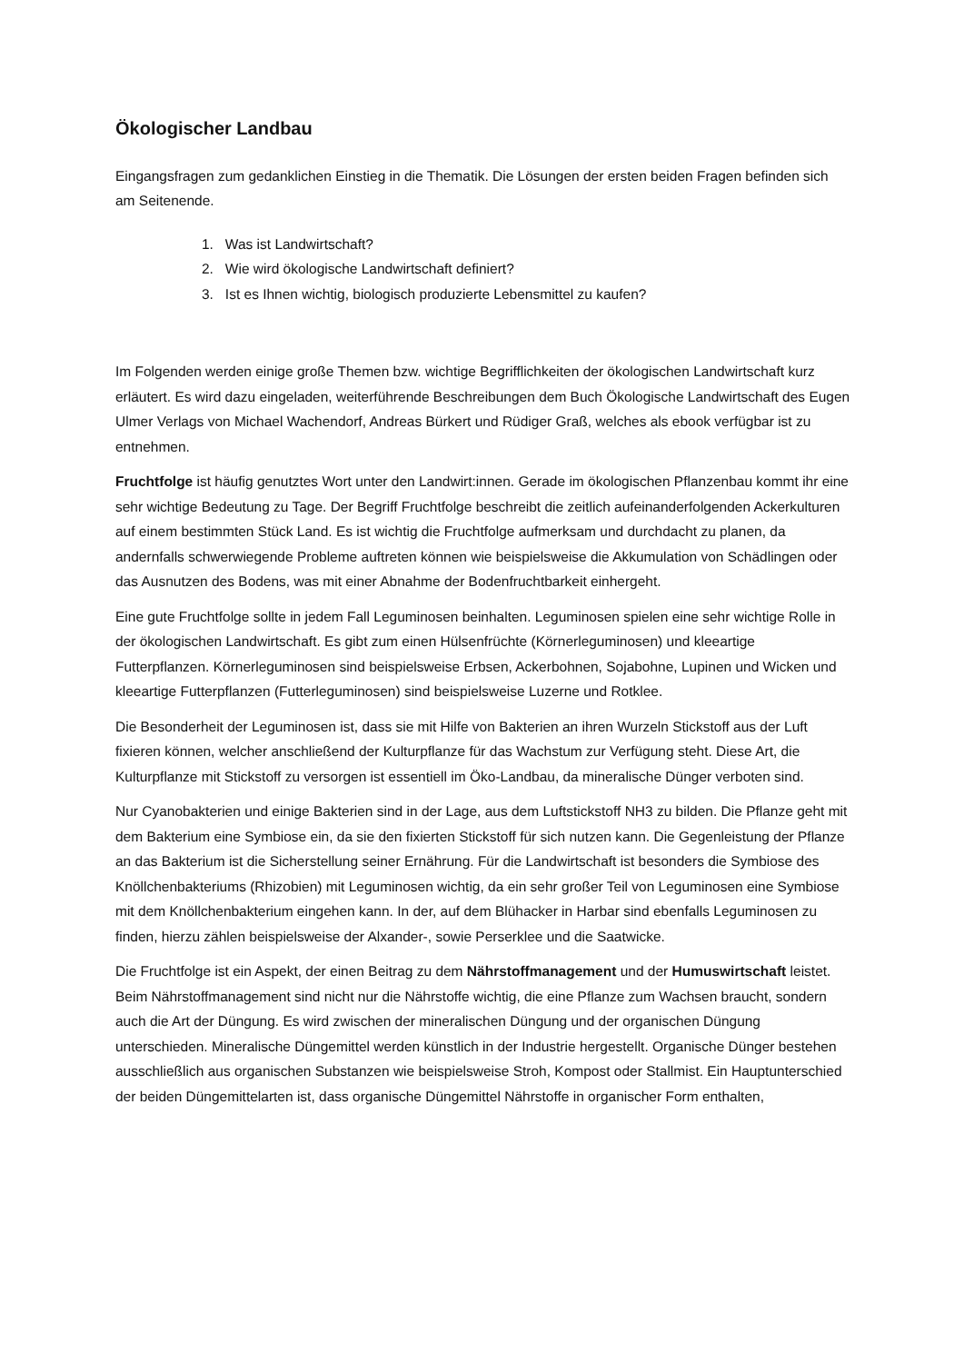Ökologischer Landbau
Eingangsfragen zum gedanklichen Einstieg in die Thematik. Die Lösungen der ersten beiden Fragen befinden sich am Seitenende.
1. Was ist Landwirtschaft?
2. Wie wird ökologische Landwirtschaft definiert?
3. Ist es Ihnen wichtig, biologisch produzierte Lebensmittel zu kaufen?
Im Folgenden werden einige große Themen bzw. wichtige Begrifflichkeiten der ökologischen Landwirtschaft kurz erläutert. Es wird dazu eingeladen, weiterführende Beschreibungen dem Buch Ökologische Landwirtschaft des Eugen Ulmer Verlags von Michael Wachendorf, Andreas Bürkert und Rüdiger Graß, welches als ebook verfügbar ist zu entnehmen.
Fruchtfolge ist häufig genutztes Wort unter den Landwirt:innen. Gerade im ökologischen Pflanzenbau kommt ihr eine sehr wichtige Bedeutung zu Tage. Der Begriff Fruchtfolge beschreibt die zeitlich aufeinanderfolgenden Ackerkulturen auf einem bestimmten Stück Land. Es ist wichtig die Fruchtfolge aufmerksam und durchdacht zu planen, da andernfalls schwerwiegende Probleme auftreten können wie beispielsweise die Akkumulation von Schädlingen oder das Ausnutzen des Bodens, was mit einer Abnahme der Bodenfruchtbarkeit einhergeht.
Eine gute Fruchtfolge sollte in jedem Fall Leguminosen beinhalten. Leguminosen spielen eine sehr wichtige Rolle in der ökologischen Landwirtschaft. Es gibt zum einen Hülsenfrüchte (Körnerleguminosen) und kleeartige Futterpflanzen. Körnerleguminosen sind beispielsweise Erbsen, Ackerbohnen, Sojabohne, Lupinen und Wicken und kleeartige Futterpflanzen (Futterleguminosen) sind beispielsweise Luzerne und Rotklee.
Die Besonderheit der Leguminosen ist, dass sie mit Hilfe von Bakterien an ihren Wurzeln Stickstoff aus der Luft fixieren können, welcher anschließend der Kulturpflanze für das Wachstum zur Verfügung steht. Diese Art, die Kulturpflanze mit Stickstoff zu versorgen ist essentiell im Öko-Landbau, da mineralische Dünger verboten sind.
Nur Cyanobakterien und einige Bakterien sind in der Lage, aus dem Luftstickstoff NH3 zu bilden. Die Pflanze geht mit dem Bakterium eine Symbiose ein, da sie den fixierten Stickstoff für sich nutzen kann. Die Gegenleistung der Pflanze an das Bakterium ist die Sicherstellung seiner Ernährung. Für die Landwirtschaft ist besonders die Symbiose des Knöllchenbakteriums (Rhizobien) mit Leguminosen wichtig, da ein sehr großer Teil von Leguminosen eine Symbiose mit dem Knöllchenbakterium eingehen kann. In der, auf dem Blühacker in Harbar sind ebenfalls Leguminosen zu finden, hierzu zählen beispielsweise der Alxander-, sowie Perserklee und die Saatwicke.
Die Fruchtfolge ist ein Aspekt, der einen Beitrag zu dem Nährstoffmanagement und der Humuswirtschaft leistet. Beim Nährstoffmanagement sind nicht nur die Nährstoffe wichtig, die eine Pflanze zum Wachsen braucht, sondern auch die Art der Düngung. Es wird zwischen der mineralischen Düngung und der organischen Düngung unterschieden. Mineralische Düngemittel werden künstlich in der Industrie hergestellt. Organische Dünger bestehen ausschließlich aus organischen Substanzen wie beispielsweise Stroh, Kompost oder Stallmist. Ein Hauptunterschied der beiden Düngemittelarten ist, dass organische Düngemittel Nährstoffe in organischer Form enthalten,